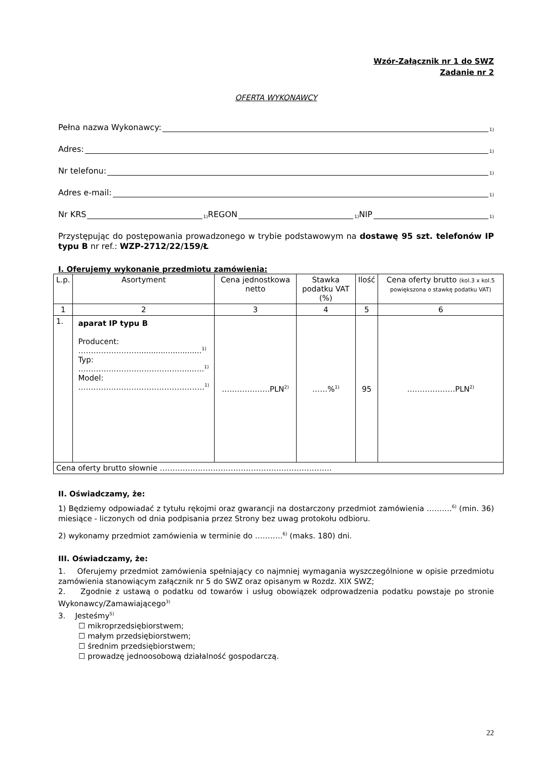Wzór-Załącznik nr 1 do SWZ
Zadanie nr 2
OFERTA WYKONAWCY
Pełna nazwa Wykonawcy: <sup>1)</sup>
Adres: <sup>1)</sup>
Nr telefonu: <sup>1)</sup>
Adres e-mail: <sup>1)</sup>
Nr KRS<sup>1)</sup> REGON<sup>1)</sup> NIP<sup>1)</sup>
Przystępując do postępowania prowadzonego w trybie podstawowym na dostawę 95 szt. telefonów IP typu B nr ref.: WZP-2712/22/159/Ł
I. Oferujemy wykonanie przedmiotu zamówienia:
| L.p. | Asortyment | Cena jednostkowa netto | Stawka podatku VAT (%) | Ilość | Cena oferty brutto (kol.3 x kol.5 powiększona o stawkę podatku VAT) |
| --- | --- | --- | --- | --- | --- |
| 1 | 2 | 3 | 4 | 5 | 6 |
| 1. | aparat IP typu B Producent: ……………………..........................<sup>1)</sup> Typ: ……………………………………...…..<sup>1)</sup> Model: ………….……………………………….<sup>1)</sup> | ……………….PLN<sup>2)</sup> | ……%<sup>1)</sup> | 95 | ……………….PLN<sup>2)</sup> |
| Cena oferty brutto słownie ………………………………………………………….. | | | | | |
II. Oświadczamy, że:
1) Będziemy odpowiadać z tytułu rękojmi oraz gwarancji na dostarczony przedmiot zamówienia ……….<sup>6)</sup> (min. 36) miesiące - liczonych od dnia podpisania przez Strony bez uwag protokołu odbioru.
2) wykonamy przedmiot zamówienia w terminie do ………..<sup>6)</sup> (maks. 180) dni.
III. Oświadczamy, że:
1. Oferujemy przedmiot zamówienia spełniający co najmniej wymagania wyszczególnione w opisie przedmiotu zamówienia stanowiącym załącznik nr 5 do SWZ oraz opisanym w Rozdz. XIX SWZ;
2. Zgodnie z ustawą o podatku od towarów i usług obowiązek odprowadzenia podatku powstaje po stronie Wykonawcy/Zamawiającego<sup>3)</sup>
3. Jesteśmy<sup>5)</sup>
☐ mikroprzedsiębiorstwem;
☐ małym przedsiębiorstwem;
☐ średnim przedsiębiorstwem;
☐ prowadzę jednoosobową działalność gospodarczą.
22